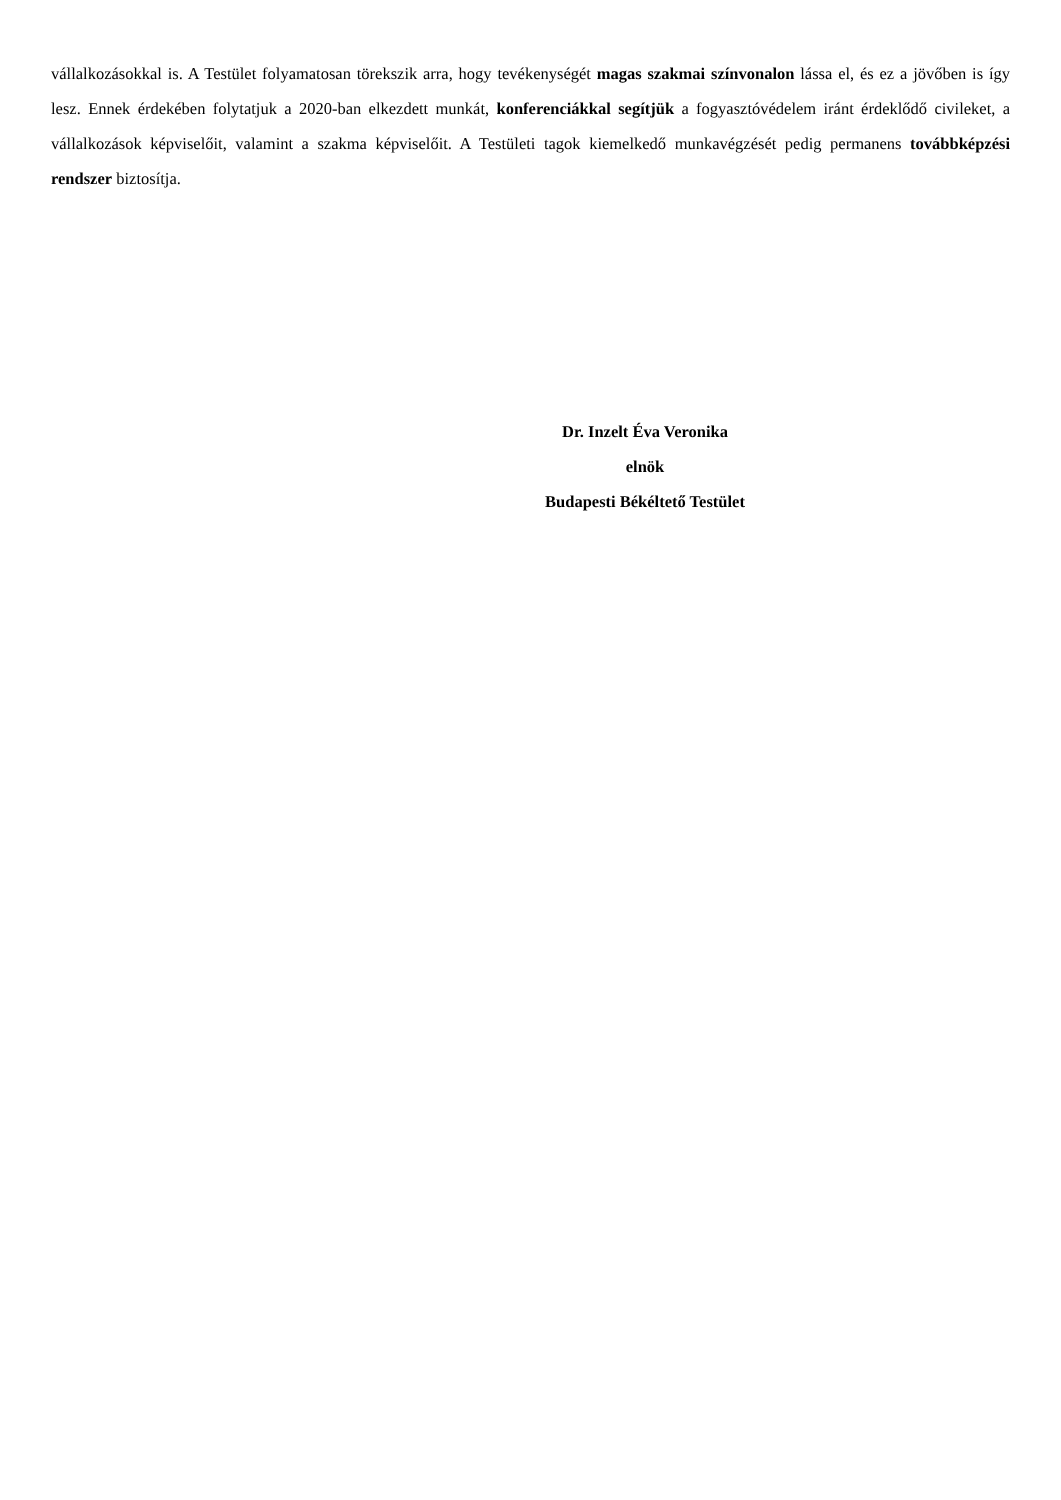vállalkozásokkal is. A Testület folyamatosan törekszik arra, hogy tevékenységét magas szakmai színvonalon lássa el, és ez a jövőben is így lesz. Ennek érdekében folytatjuk a 2020-ban elkezdett munkát, konferenciákkal segítjük a fogyasztóvédelem iránt érdeklődő civileket, a vállalkozások képviselőit, valamint a szakma képviselőit. A Testületi tagok kiemelkedő munkavégzését pedig permanens továbbképzési rendszer biztosítja.
Dr. Inzelt Éva Veronika
elnök
Budapesti Békéltető Testület